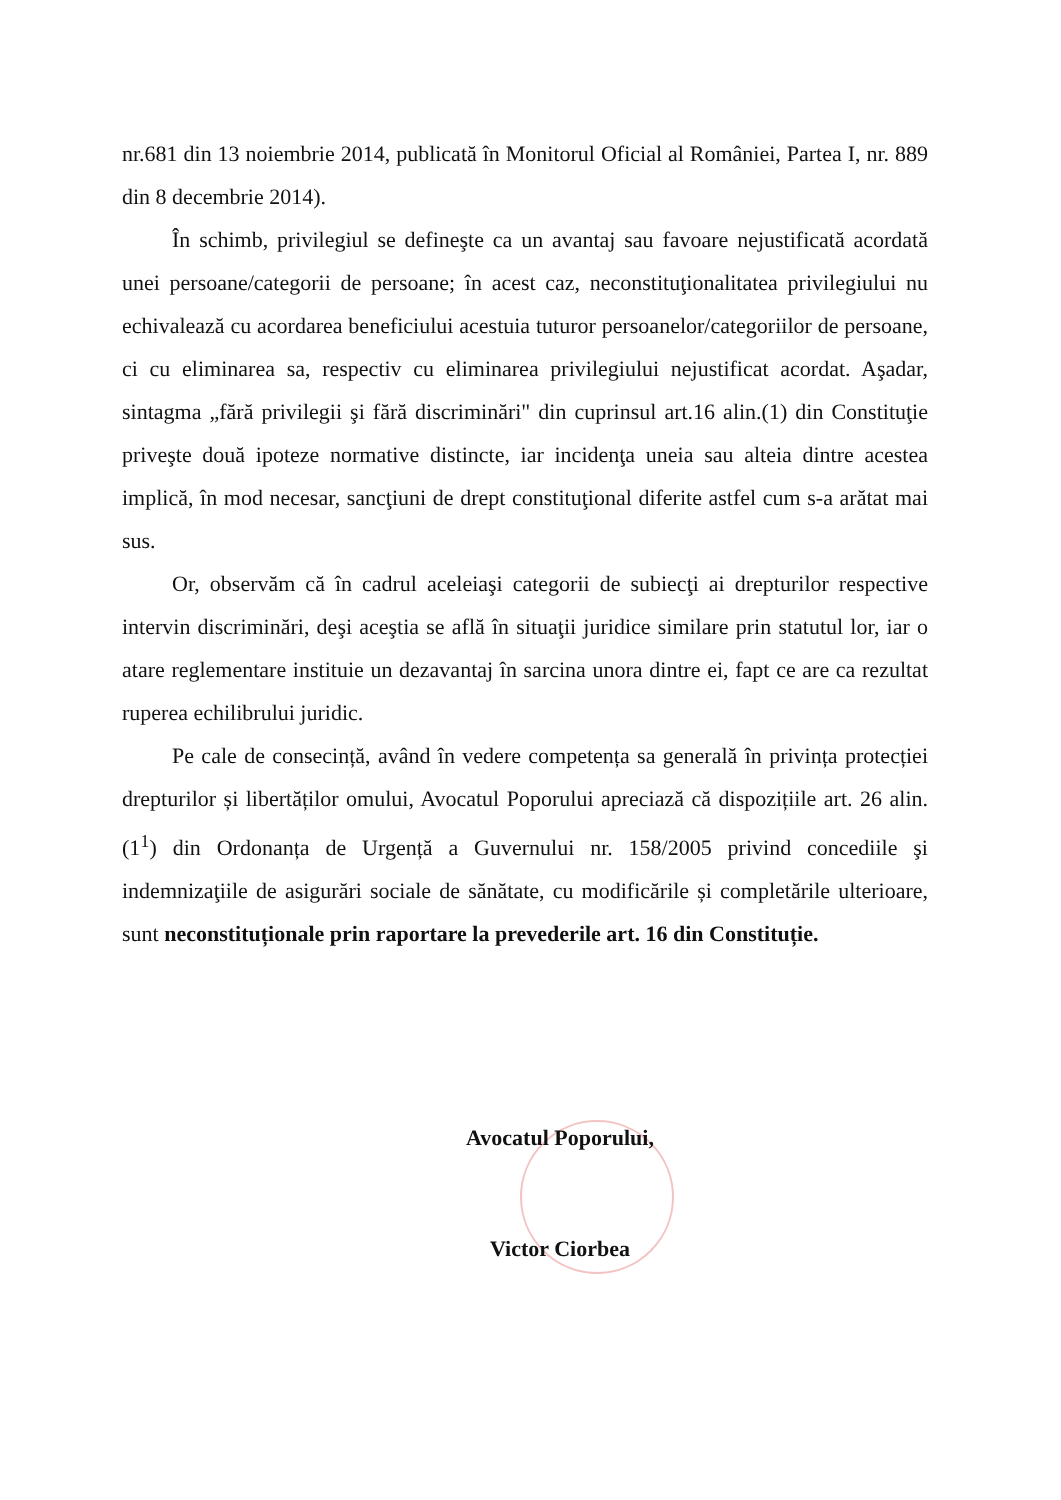nr.681 din 13 noiembrie 2014, publicată în Monitorul Oficial al României, Partea I, nr. 889 din 8 decembrie 2014).
În schimb, privilegiul se defineşte ca un avantaj sau favoare nejustificată acordată unei persoane/categorii de persoane; în acest caz, neconstituţionalitatea privilegiului nu echivalează cu acordarea beneficiului acestuia tuturor persoanelor/categoriilor de persoane, ci cu eliminarea sa, respectiv cu eliminarea privilegiului nejustificat acordat. Aşadar, sintagma „fără privilegii şi fără discriminări" din cuprinsul art.16 alin.(1) din Constituţie priveşte două ipoteze normative distincte, iar incidenţa uneia sau alteia dintre acestea implică, în mod necesar, sancţiuni de drept constituţional diferite astfel cum s-a arătat mai sus.
Or, observăm că în cadrul aceleiaşi categorii de subiecţi ai drepturilor respective intervin discriminări, deşi aceştia se află în situaţii juridice similare prin statutul lor, iar o atare reglementare instituie un dezavantaj în sarcina unora dintre ei, fapt ce are ca rezultat ruperea echilibrului juridic.
Pe cale de consecință, având în vedere competența sa generală în privința protecției drepturilor și libertăților omului, Avocatul Poporului apreciază că dispozițiile art. 26 alin. (1<sup>1</sup>) din Ordonanța de Urgență a Guvernului nr. 158/2005 privind concediile şi indemnizaţiile de asigurări sociale de sănătate, cu modificările și completările ulterioare, sunt neconstituționale prin raportare la prevederile art. 16 din Constituție.
Avocatul Poporului,
Victor Ciorbea